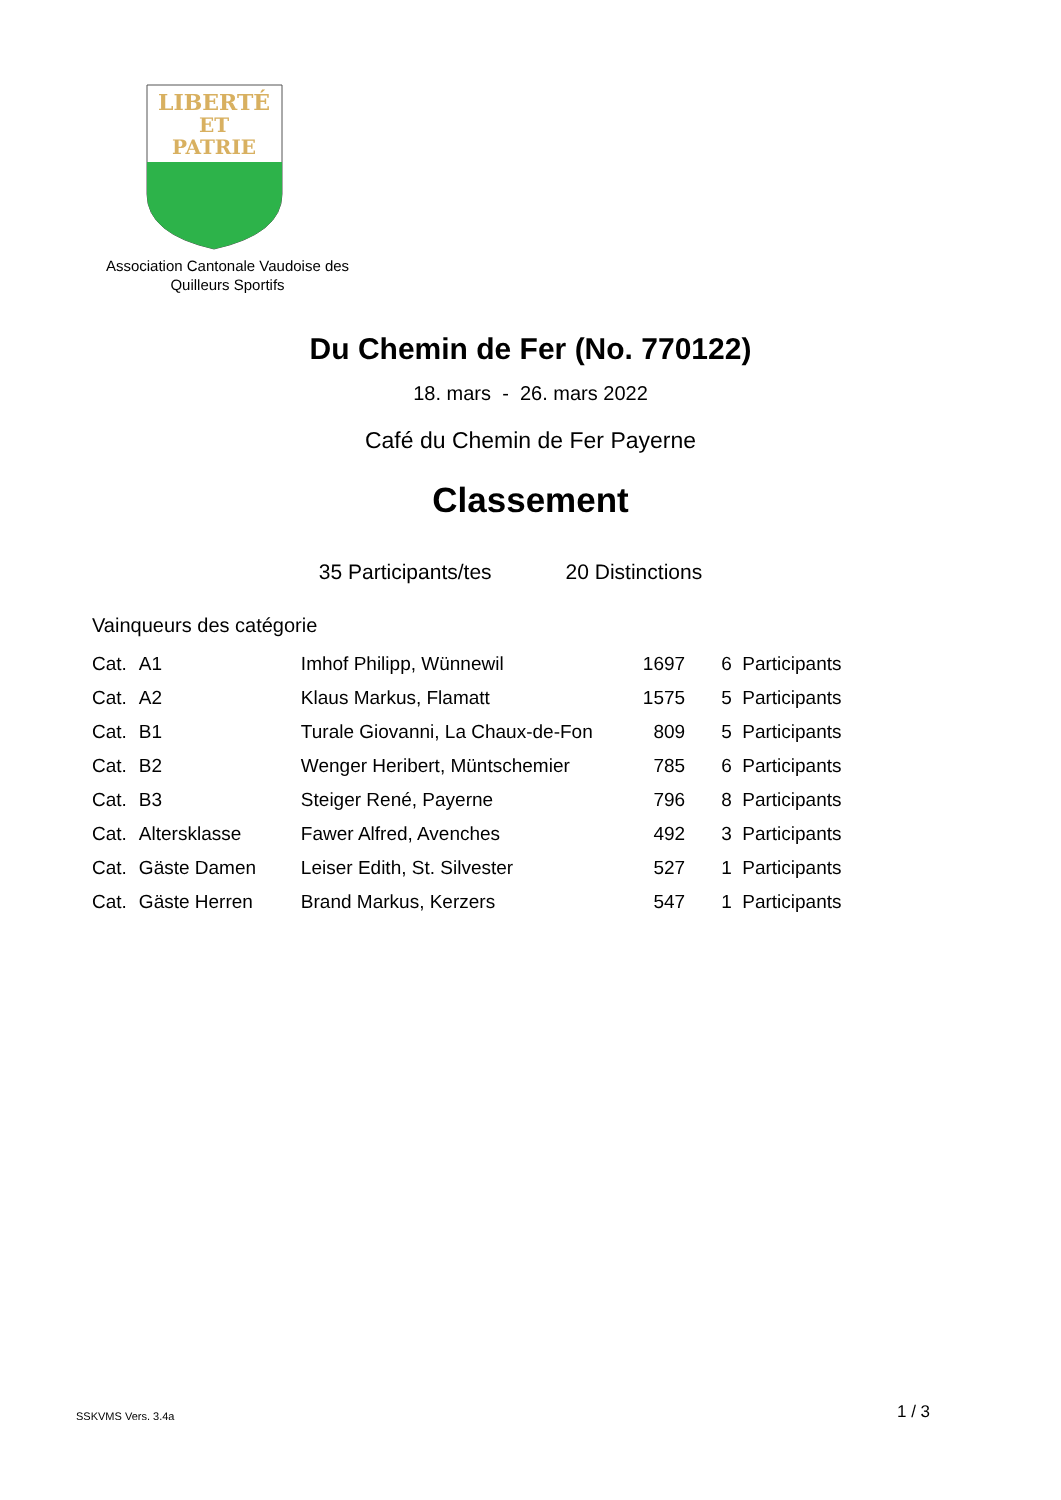LIBERTÉ
ET
PATRIE
Association Cantonale Vaudoise des Quilleurs Sportifs
Du Chemin de Fer (No. 770122)
18. mars - 26. mars 2022
Café du Chemin de Fer Payerne
Classement
35 Participants/tes 20 Distinctions
Vainqueurs des catégorie
| Cat. | A1 | Imhof Philipp, Wünnewil | 1697 | 6 Participants |
| Cat. | A2 | Klaus Markus, Flamatt | 1575 | 5 Participants |
| Cat. | B1 | Turale Giovanni, La Chaux-de-Fon | 809 | 5 Participants |
| Cat. | B2 | Wenger Heribert, Müntschemier | 785 | 6 Participants |
| Cat. | B3 | Steiger René, Payerne | 796 | 8 Participants |
| Cat. | Altersklasse | Fawer Alfred, Avenches | 492 | 3 Participants |
| Cat. | Gäste Damen | Leiser Edith, St. Silvester | 527 | 1 Participants |
| Cat. | Gäste Herren | Brand Markus, Kerzers | 547 | 1 Participants |
SSKVMS Vers. 3.4a 1 / 3